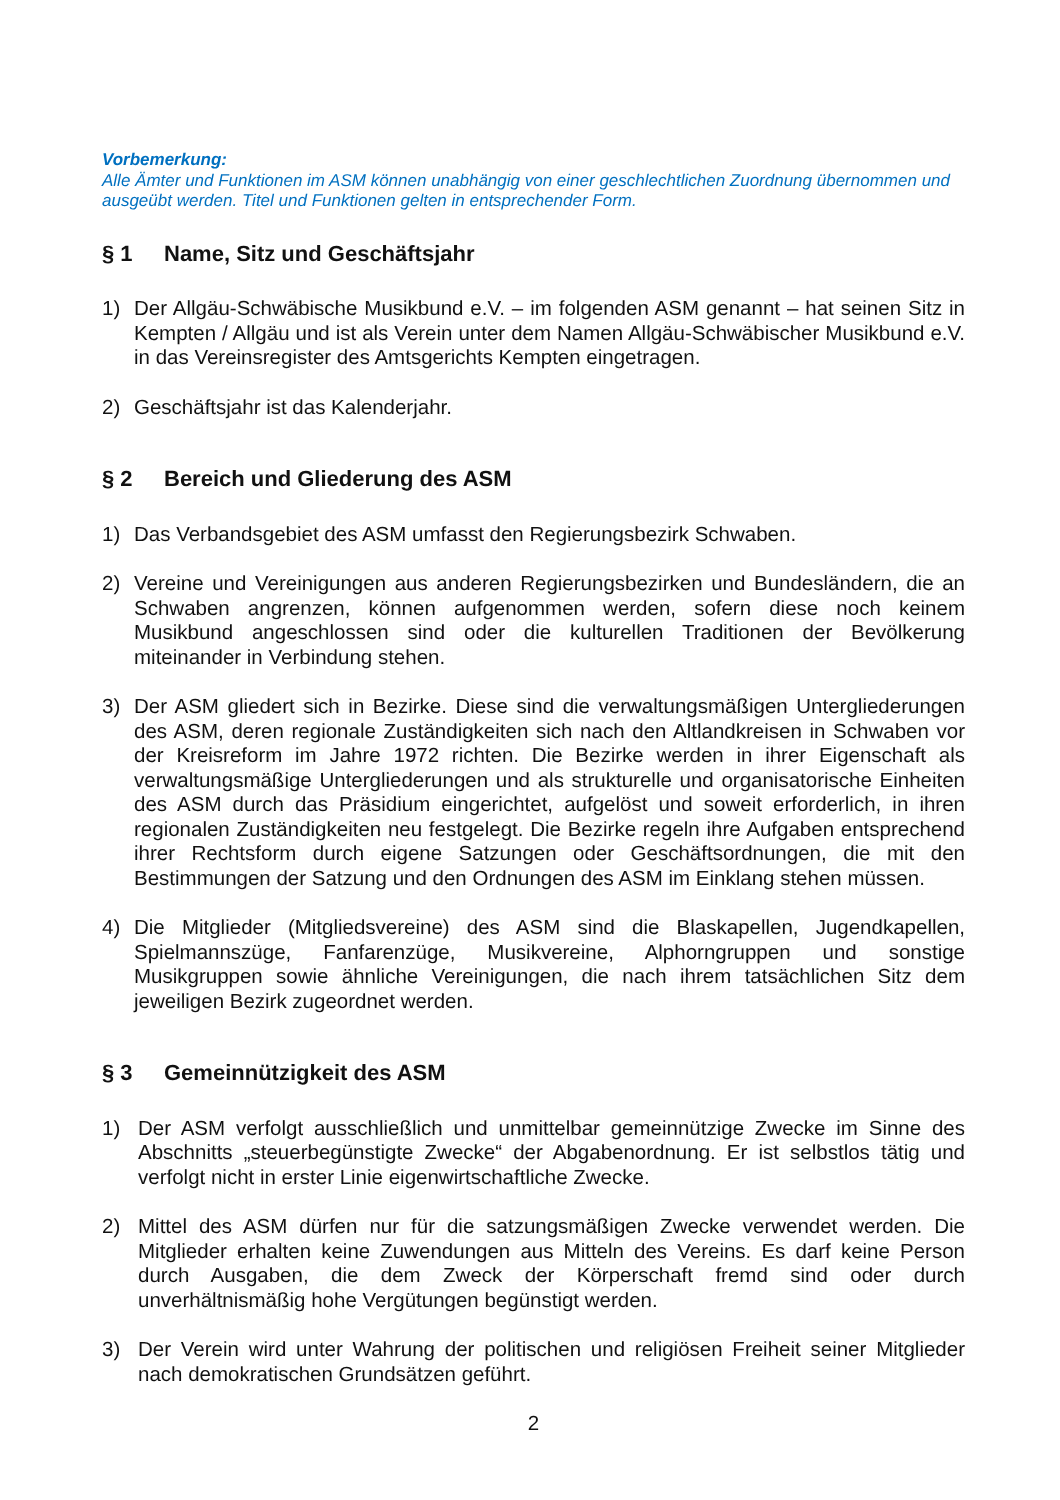Vorbemerkung:
Alle Ämter und Funktionen im ASM können unabhängig von einer geschlechtlichen Zuordnung übernommen und ausgeübt werden. Titel und Funktionen gelten in entsprechender Form.
§ 1 Name, Sitz und Geschäftsjahr
1) Der Allgäu-Schwäbische Musikbund e.V. – im folgenden ASM genannt – hat seinen Sitz in Kempten / Allgäu und ist als Verein unter dem Namen Allgäu-Schwäbischer Musikbund e.V. in das Vereinsregister des Amtsgerichts Kempten eingetragen.
2) Geschäftsjahr ist das Kalenderjahr.
§ 2 Bereich und Gliederung des ASM
1) Das Verbandsgebiet des ASM umfasst den Regierungsbezirk Schwaben.
2) Vereine und Vereinigungen aus anderen Regierungsbezirken und Bundesländern, die an Schwaben angrenzen, können aufgenommen werden, sofern diese noch keinem Musikbund angeschlossen sind oder die kulturellen Traditionen der Bevölkerung miteinander in Verbindung stehen.
3) Der ASM gliedert sich in Bezirke. Diese sind die verwaltungsmäßigen Untergliederungen des ASM, deren regionale Zuständigkeiten sich nach den Altlandkreisen in Schwaben vor der Kreisreform im Jahre 1972 richten. Die Bezirke werden in ihrer Eigenschaft als verwaltungsmäßige Untergliederungen und als strukturelle und organisatorische Einheiten des ASM durch das Präsidium eingerichtet, aufgelöst und soweit erforderlich, in ihren regionalen Zuständigkeiten neu festgelegt. Die Bezirke regeln ihre Aufgaben entsprechend ihrer Rechtsform durch eigene Satzungen oder Geschäftsordnungen, die mit den Bestimmungen der Satzung und den Ordnungen des ASM im Einklang stehen müssen.
4) Die Mitglieder (Mitgliedsvereine) des ASM sind die Blaskapellen, Jugendkapellen, Spielmannszüge, Fanfarenzüge, Musikvereine, Alphorngruppen und sonstige Musikgruppen sowie ähnliche Vereinigungen, die nach ihrem tatsächlichen Sitz dem jeweiligen Bezirk zugeordnet werden.
§ 3 Gemeinnützigkeit des ASM
1) Der ASM verfolgt ausschließlich und unmittelbar gemeinnützige Zwecke im Sinne des Abschnitts „steuerbegünstigte Zwecke“ der Abgabenordnung. Er ist selbstlos tätig und verfolgt nicht in erster Linie eigenwirtschaftliche Zwecke.
2) Mittel des ASM dürfen nur für die satzungsmäßigen Zwecke verwendet werden. Die Mitglieder erhalten keine Zuwendungen aus Mitteln des Vereins. Es darf keine Person durch Ausgaben, die dem Zweck der Körperschaft fremd sind oder durch unverhältnismäßig hohe Vergütungen begünstigt werden.
3) Der Verein wird unter Wahrung der politischen und religiösen Freiheit seiner Mitglieder nach demokratischen Grundsätzen geführt.
2